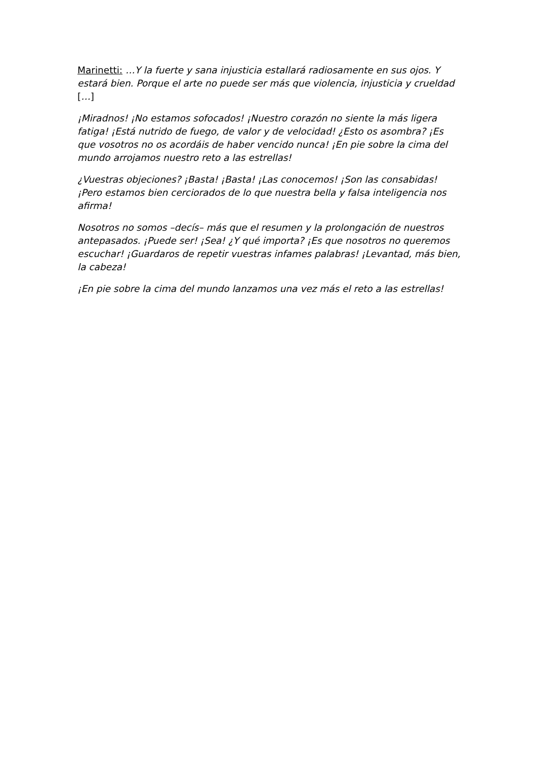Marinetti: …Y la fuerte y sana injusticia estallará radiosamente en sus ojos. Y estará bien. Porque el arte no puede ser más que violencia, injusticia y crueldad […]
¡Miradnos! ¡No estamos sofocados! ¡Nuestro corazón no siente la más ligera fatiga! ¡Está nutrido de fuego, de valor y de velocidad! ¿Esto os asombra? ¡Es que vosotros no os acordáis de haber vencido nunca! ¡En pie sobre la cima del mundo arrojamos nuestro reto a las estrellas!
¿Vuestras objeciones? ¡Basta! ¡Basta! ¡Las conocemos! ¡Son las consabidas! ¡Pero estamos bien cerciorados de lo que nuestra bella y falsa inteligencia nos afirma!
Nosotros no somos –decís– más que el resumen y la prolongación de nuestros antepasados. ¡Puede ser! ¡Sea! ¿Y qué importa? ¡Es que nosotros no queremos escuchar! ¡Guardaros de repetir vuestras infames palabras! ¡Levantad, más bien, la cabeza!
¡En pie sobre la cima del mundo lanzamos una vez más el reto a las estrellas!